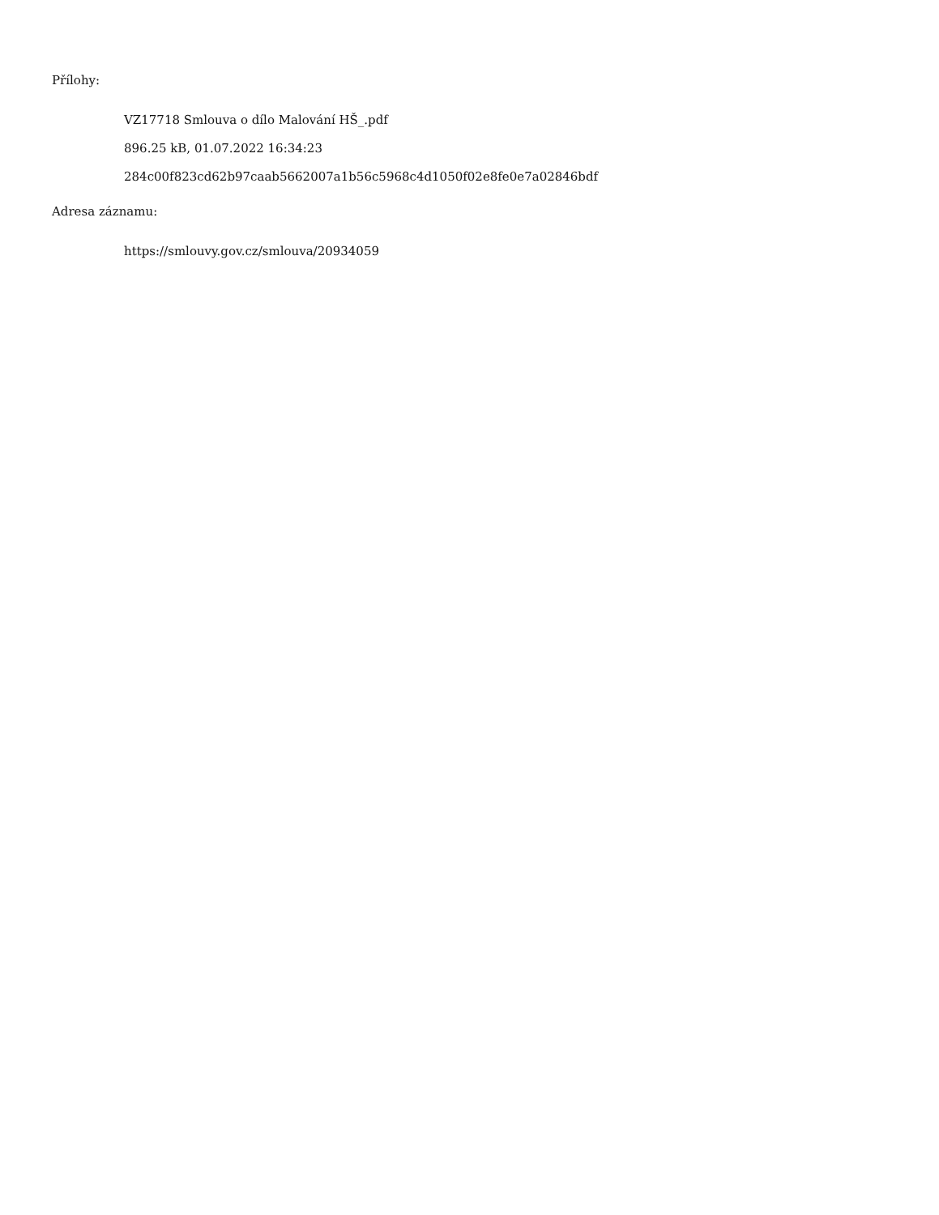Přílohy:
VZ17718 Smlouva o dílo Malování HŠ_.pdf
896.25 kB, 01.07.2022 16:34:23
284c00f823cd62b97caab5662007a1b56c5968c4d1050f02e8fe0e7a02846bdf
Adresa záznamu:
https://smlouvy.gov.cz/smlouva/20934059